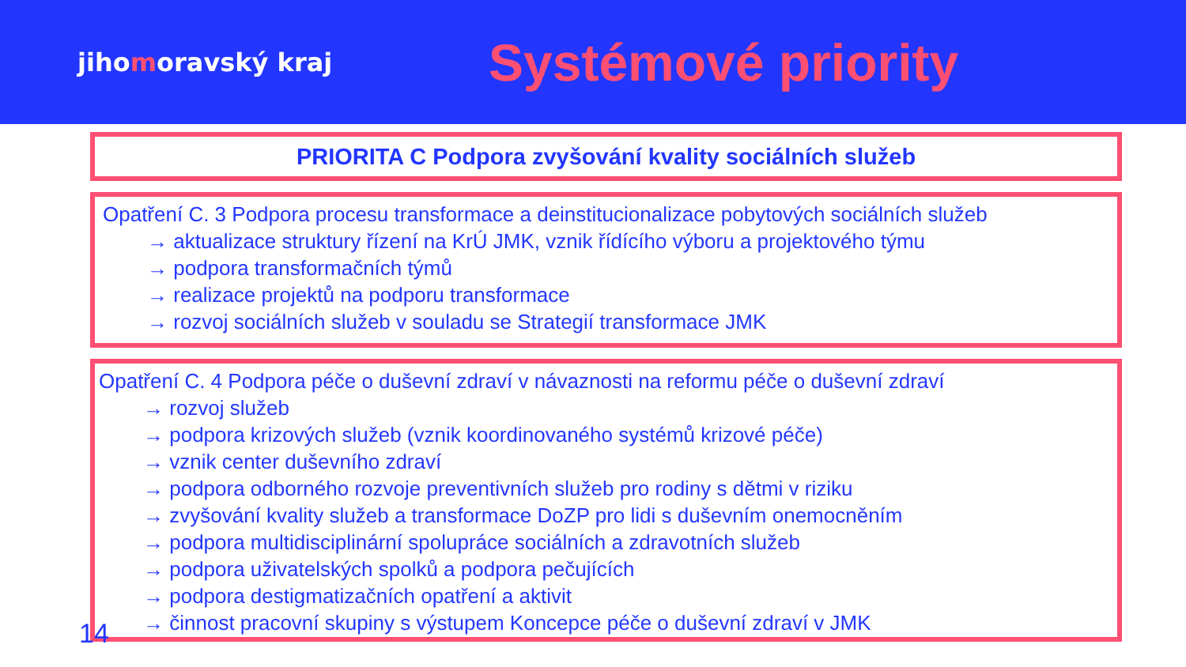jihomoravský kraj
Systémové priority
PRIORITA C Podpora zvyšování kvality sociálních služeb
Opatření C. 3 Podpora procesu transformace a deinstitucionalizace pobytových sociálních služeb
→ aktualizace struktury řízení na KrÚ JMK, vznik řídícího výboru a projektového týmu
→ podpora transformačních týmů
→ realizace projektů na podporu transformace
→ rozvoj sociálních služeb v souladu se Strategií transformace JMK
Opatření C. 4 Podpora péče o duševní zdraví v návaznosti na reformu péče o duševní zdraví
→ rozvoj služeb
→ podpora krizových služeb (vznik koordinovaného systémů krizové péče)
→ vznik center duševního zdraví
→ podpora odborného rozvoje preventivních služeb pro rodiny s dětmi v riziku
→ zvyšování kvality služeb a transformace DoZP pro lidi s duševním onemocněním
→ podpora multidisciplinární spolupráce sociálních a zdravotních služeb
→ podpora uživatelských spolků a podpora pečujících
→ podpora destigmatizačních opatření a aktivit
→ činnost pracovní skupiny s výstupem Koncepce péče o duševní zdraví v JMK
14